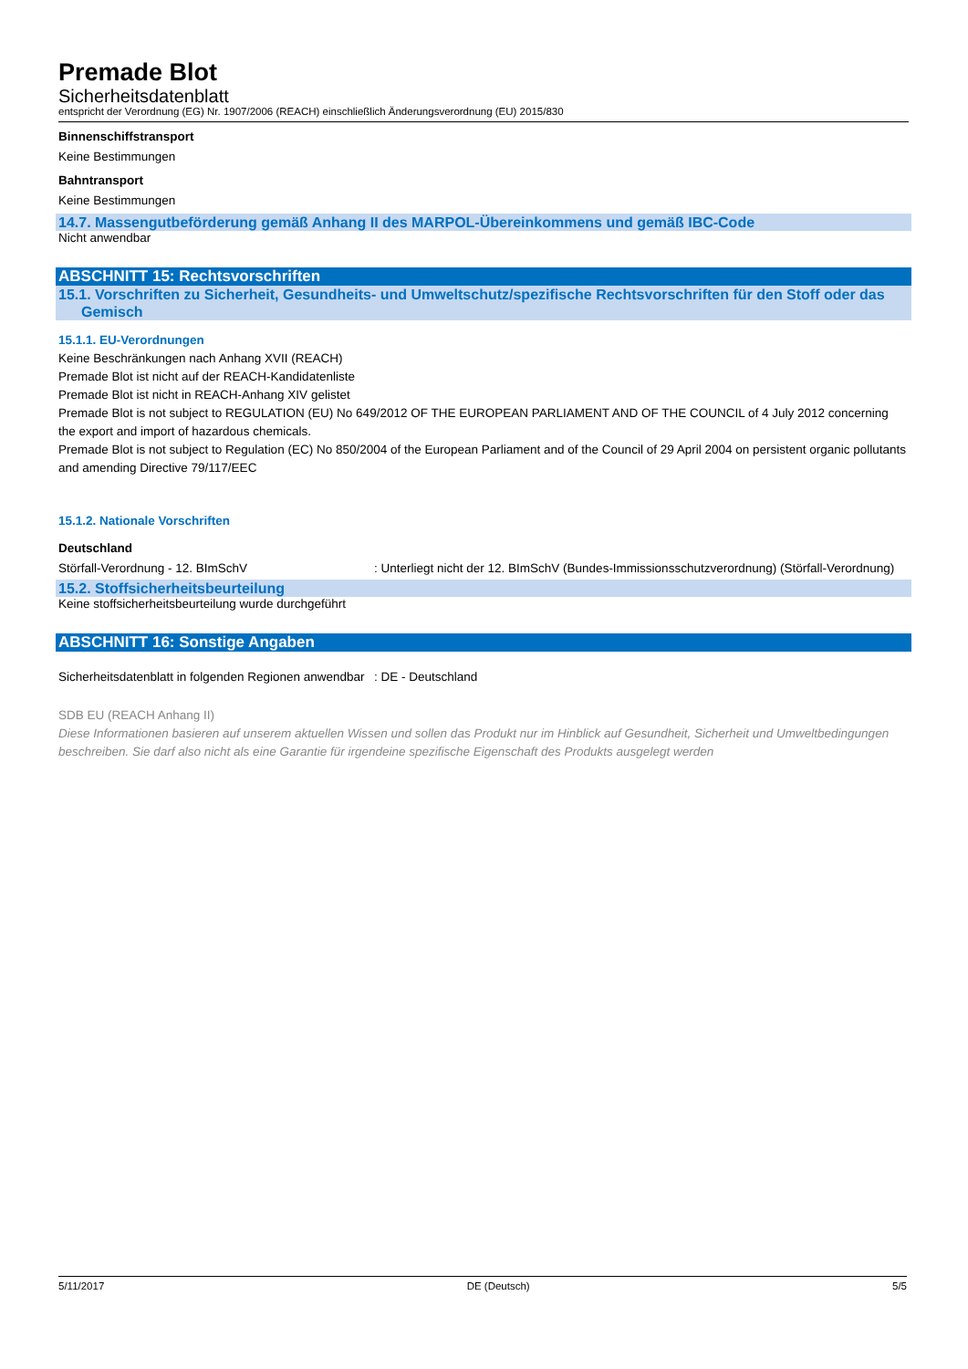Premade Blot
Sicherheitsdatenblatt
entspricht der Verordnung (EG) Nr. 1907/2006 (REACH) einschließlich Änderungsverordnung (EU) 2015/830
Binnenschiffstransport
Keine Bestimmungen
Bahntransport
Keine Bestimmungen
14.7. Massengutbeförderung gemäß Anhang II des MARPOL-Übereinkommens und gemäß IBC-Code
Nicht anwendbar
ABSCHNITT 15: Rechtsvorschriften
15.1. Vorschriften zu Sicherheit, Gesundheits- und Umweltschutz/spezifische Rechtsvorschriften für den Stoff oder das Gemisch
15.1.1. EU-Verordnungen
Keine Beschränkungen nach Anhang XVII (REACH)
Premade Blot ist nicht auf der REACH-Kandidatenliste
Premade Blot ist nicht in REACH-Anhang XIV gelistet
Premade Blot is not subject to REGULATION (EU) No 649/2012 OF THE EUROPEAN PARLIAMENT AND OF THE COUNCIL of 4 July 2012 concerning the export and import of hazardous chemicals.
Premade Blot is not subject to Regulation (EC) No 850/2004 of the European Parliament and of the Council of 29 April 2004 on persistent organic pollutants and amending Directive 79/117/EEC
15.1.2. Nationale Vorschriften
Deutschland
Störfall-Verordnung - 12. BImSchV : Unterliegt nicht der 12. BImSchV (Bundes-Immissionsschutzverordnung) (Störfall-Verordnung)
15.2. Stoffsicherheitsbeurteilung
Keine stoffsicherheitsbeurteilung wurde durchgeführt
ABSCHNITT 16: Sonstige Angaben
Sicherheitsdatenblatt in folgenden Regionen anwendbar
: DE - Deutschland
SDB EU (REACH Anhang II)
Diese Informationen basieren auf unserem aktuellen Wissen und sollen das Produkt nur im Hinblick auf Gesundheit, Sicherheit und Umweltbedingungen beschreiben. Sie darf also nicht als eine Garantie für irgendeine spezifische Eigenschaft des Produkts ausgelegt werden
5/11/2017 DE (Deutsch) 5/5